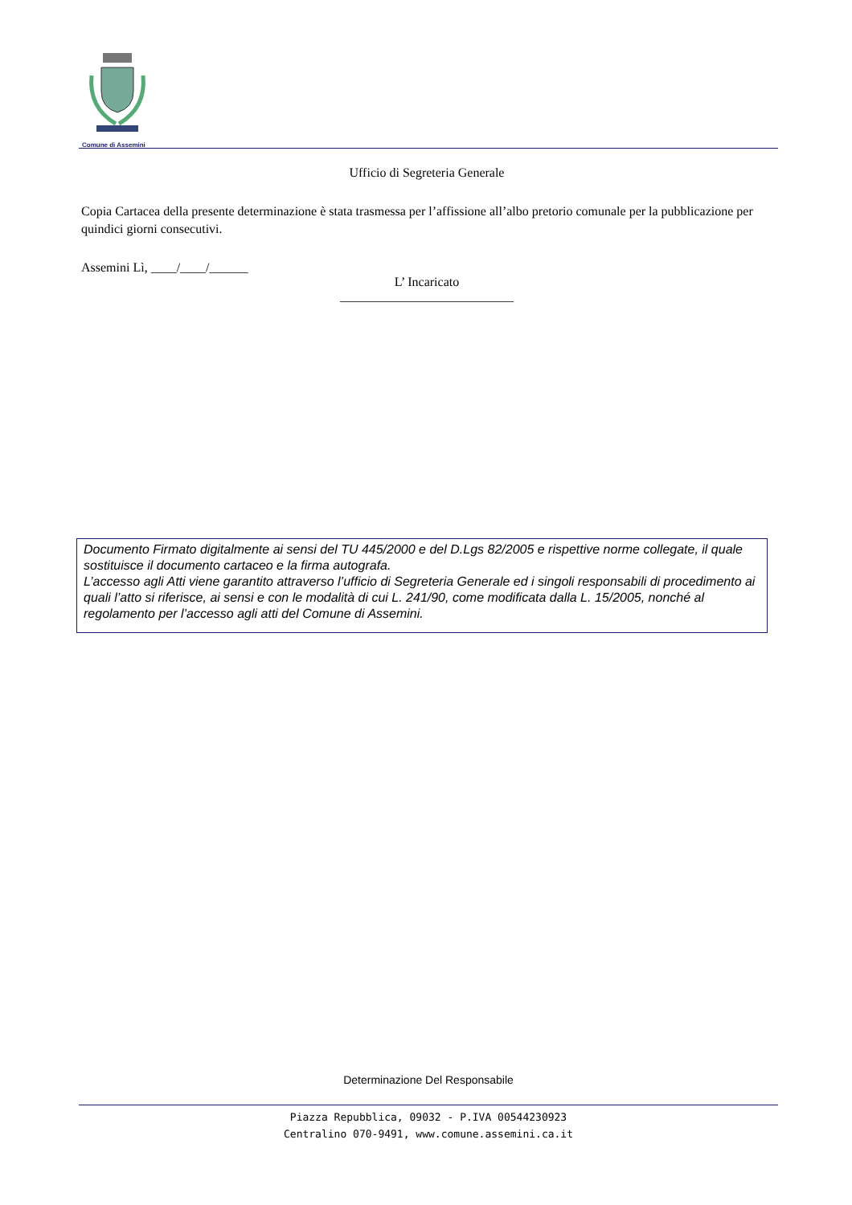Comune di Assemini
Ufficio di Segreteria Generale
Copia Cartacea della presente determinazione è stata trasmessa per l’affissione all’albo pretorio comunale per la pubblicazione per quindici giorni consecutivi.
Assemini Lì, ____/____/______
L’ Incaricato
___________________________
Documento Firmato digitalmente ai sensi del TU 445/2000 e del D.Lgs 82/2005 e rispettive norme collegate, il quale sostituisce il documento cartaceo e la firma autografa.
L’accesso agli Atti viene garantito attraverso l’ufficio di Segreteria Generale ed i singoli responsabili di procedimento ai quali l’atto si riferisce, ai sensi e con le modalità di cui L. 241/90, come modificata dalla L. 15/2005, nonché al regolamento per l’accesso agli atti del Comune di Assemini.
Determinazione Del Responsabile
Piazza Repubblica, 09032 - P.IVA 00544230923
Centralino 070-9491, www.comune.assemini.ca.it